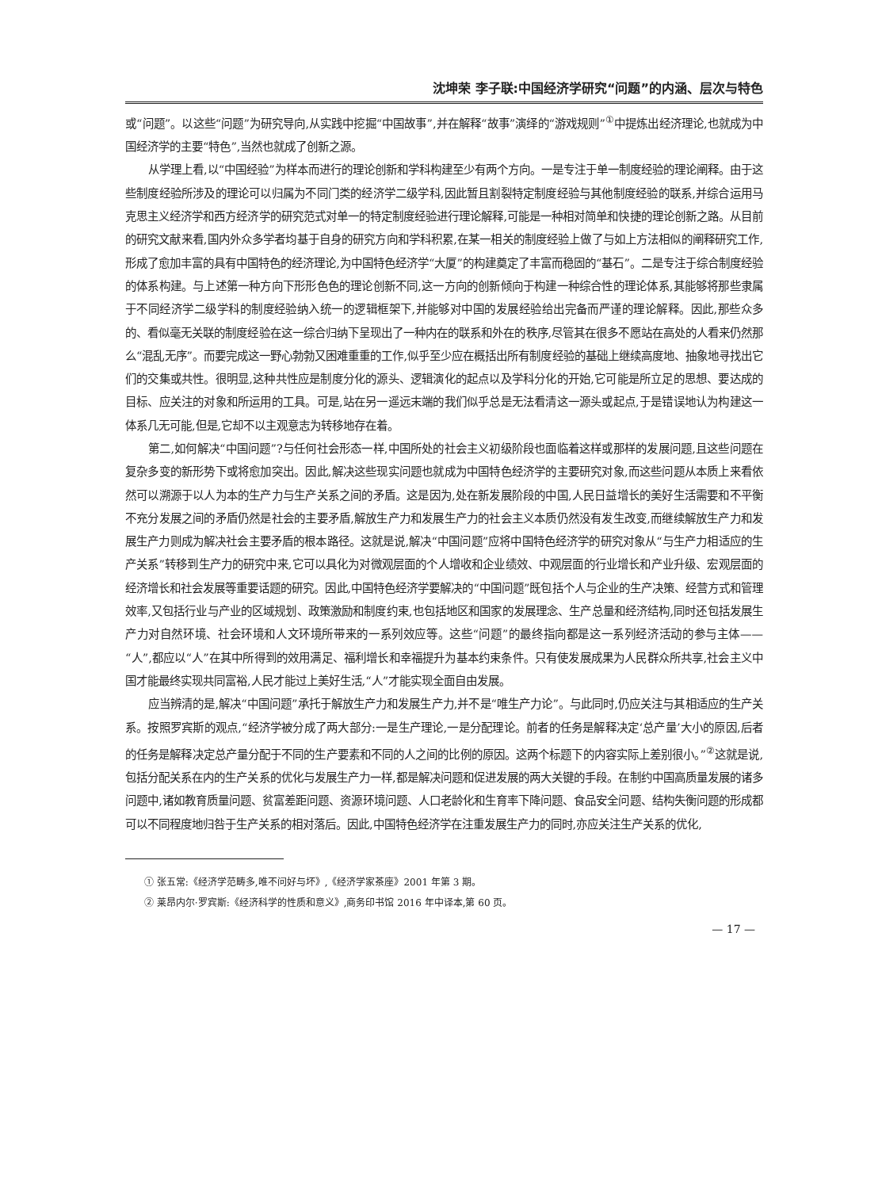沈坤荣 李子联:中国经济学研究“问题”的内涵、层次与特色
或“问题”。以这些“问题”为研究导向,从实践中挖掘“中国故事”,并在解释“故事”演绎的“游戏规则”<sup>①</sup>中提炼出经济理论,也就成为中国经济学的主要“特色”,当然也就成了创新之源。
从学理上看,以“中国经验”为样本而进行的理论创新和学科构建至少有两个方向。一是专注于单一制度经验的理论阐释。由于这些制度经验所涉及的理论可以归属为不同门类的经济学二级学科,因此暂且割裂特定制度经验与其他制度经验的联系,并综合运用马克思主义经济学和西方经济学的研究范式对单一的特定制度经验进行理论解释,可能是一种相对简单和快捷的理论创新之路。从目前的研究文献来看,国内外众多学者均基于自身的研究方向和学科积累,在某一相关的制度经验上做了与如上方法相似的阐释研究工作,形成了愈加丰富的具有中国特色的经济理论,为中国特色经济学“大厦”的构建奠定了丰富而稳固的“基石”。二是专注于综合制度经验的体系构建。与上述第一种方向下形形色色的理论创新不同,这一方向的创新倾向于构建一种综合性的理论体系,其能够将那些隶属于不同经济学二级学科的制度经验纳入统一的逻辑框架下,并能够对中国的发展经验给出完备而严谨的理论解释。因此,那些众多的、看似毫无关联的制度经验在这一综合归纳下呈现出了一种内在的联系和外在的秩序,尽管其在很多不愿站在高处的人看来仍然那么“混乱无序”。而要完成这一野心勃勃又困难重重的工作,似乎至少应在概括出所有制度经验的基础上继续高度地、抽象地寻找出它们的交集或共性。很明显,这种共性应是制度分化的源头、逻辑演化的起点以及学科分化的开始,它可能是所立足的思想、要达成的目标、应关注的对象和所运用的工具。可是,站在另一遥远末端的我们似乎总是无法看清这一源头或起点,于是错误地认为构建这一体系几无可能,但是,它却不以主观意志为转移地存在着。
第二,如何解决“中国问题”?与任何社会形态一样,中国所处的社会主义初级阶段也面临着这样或那样的发展问题,且这些问题在复杂多变的新形势下或将愈加突出。因此,解决这些现实问题也就成为中国特色经济学的主要研究对象,而这些问题从本质上来看依然可以溯源于以人为本的生产力与生产关系之间的矛盾。这是因为,处在新发展阶段的中国,人民日益增长的美好生活需要和不平衡不充分发展之间的矛盾仍然是社会的主要矛盾,解放生产力和发展生产力的社会主义本质仍然没有发生改变,而继续解放生产力和发展生产力则成为解决社会主要矛盾的根本路径。这就是说,解决“中国问题”应将中国特色经济学的研究对象从“与生产力相适应的生产关系”转移到生产力的研究中来,它可以具化为对微观层面的个人增收和企业绩效、中观层面的行业增长和产业升级、宏观层面的经济增长和社会发展等重要话题的研究。因此,中国特色经济学要解决的“中国问题”既包括个人与企业的生产决策、经营方式和管理效率,又包括行业与产业的区域规划、政策激励和制度约束,也包括地区和国家的发展理念、生产总量和经济结构,同时还包括发展生产力对自然环境、社会环境和人文环境所带来的一系列效应等。这些“问题”的最终指向都是这一系列经济活动的参与主体——“人”,都应以“人”在其中所得到的效用满足、福利增长和幸福提升为基本约束条件。只有使发展成果为人民群众所共享,社会主义中国才能最终实现共同富裕,人民才能过上美好生活,“人”才能实现全面自由发展。
应当辨清的是,解决“中国问题”承托于解放生产力和发展生产力,并不是“唯生产力论”。与此同时,仍应关注与其相适应的生产关系。按照罗宾斯的观点,“经济学被分成了两大部分:一是生产理论,一是分配理论。前者的任务是解释决定‘总产量’大小的原因,后者的任务是解释决定总产量分配于不同的生产要素和不同的人之间的比例的原因。这两个标题下的内容实际上差别很小。”<sup>②</sup>这就是说,包括分配关系在内的生产关系的优化与发展生产力一样,都是解决问题和促进发展的两大关键的手段。在制约中国高质量发展的诸多问题中,诸如教育质量问题、贫富差距问题、资源环境问题、人口老龄化和生育率下降问题、食品安全问题、结构失衡问题的形成都可以不同程度地归咎于生产关系的相对落后。因此,中国特色经济学在注重发展生产力的同时,亦应关注生产关系的优化,
① 张五常:《经济学范畴多,唯不问好与坏》,《经济学家茶座》2001 年第 3 期。
② 莱昂内尔·罗宾斯:《经济科学的性质和意义》,商务印书馆 2016 年中译本,第 60 页。
— 17 —